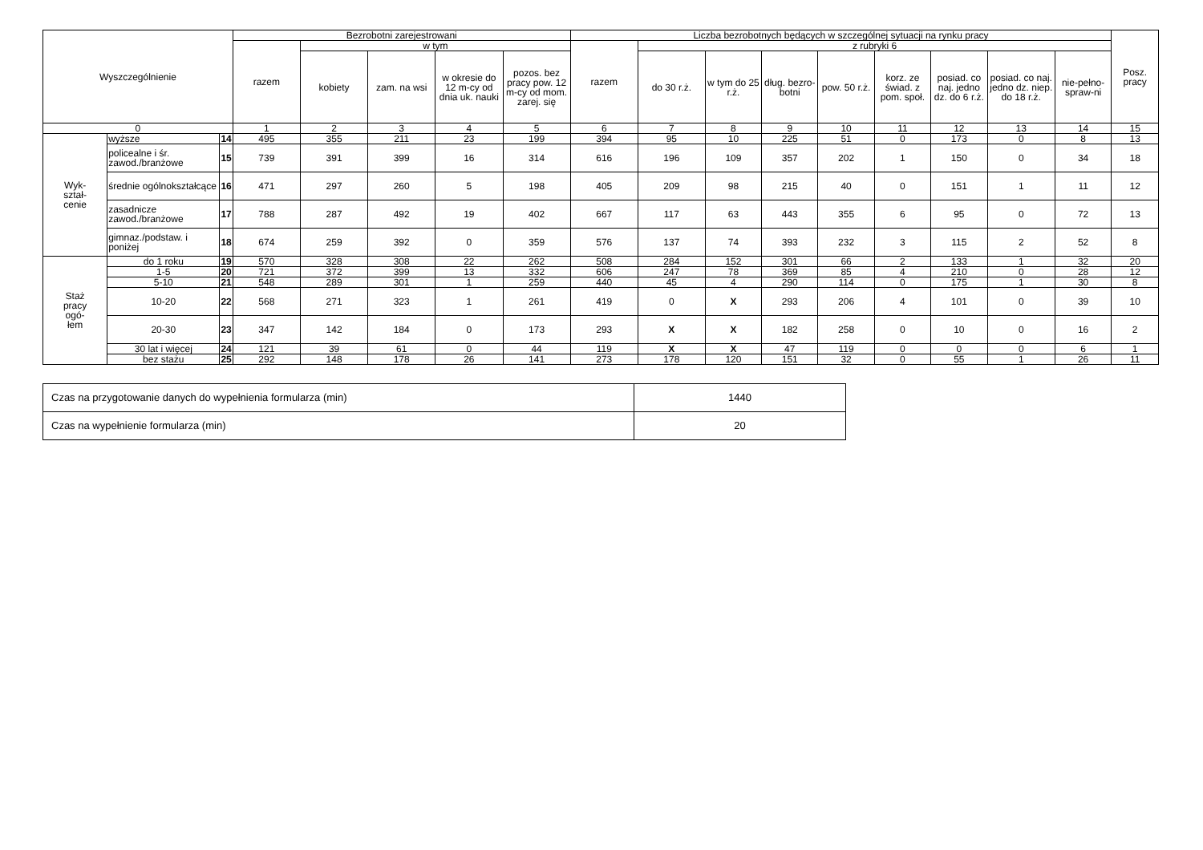| Wyszczególnienie | | | Bezrobotni zarejestrowani | | | | | Liczba bezrobotnych będących w szczególnej sytuacji na rynku pracy | | | | | | | | | Posz. pracy |
| --- | --- | --- | --- | --- | --- | --- | --- | --- | --- | --- | --- | --- | --- | --- | --- | --- | --- |
| | | | razem | w tym | | | | razem | z rubryki 6 | | | | | | | | |
| | | | | kobiety | zam. na wsi | w okresie do 12 m-cy od dnia uk. nauki | pozos. bez pracy pow. 12 m-cy od mom. zarej. się | | do 30 r.ż. | w tym do 25 r.ż. | dług. bezro-botni | pow. 50 r.ż. | korz. ze świad. z pom. społ. | posiad. co naj. jedno dz. do 6 r.ż. | posiad. co naj. jedno dz. niep. do 18 r.ż. | nie-pełno-spraw-ni | |
| 0 | | | 1 | 2 | 3 | 4 | 5 | 6 | 7 | 8 | 9 | 10 | 11 | 12 | 13 | 14 | 15 |
| Wyk- ształ- cenie | wyższe | 14 | 495 | 355 | 211 | 23 | 199 | 394 | 95 | 10 | 225 | 51 | 0 | 173 | 0 | 8 | 13 |
| | policealne i śr. zawod./branżowe | 15 | 739 | 391 | 399 | 16 | 314 | 616 | 196 | 109 | 357 | 202 | 1 | 150 | 0 | 34 | 18 |
| | średnie ogólnokształcące | 16 | 471 | 297 | 260 | 5 | 198 | 405 | 209 | 98 | 215 | 40 | 0 | 151 | 1 | 11 | 12 |
| | zasadnicze zawod./branżowe | 17 | 788 | 287 | 492 | 19 | 402 | 667 | 117 | 63 | 443 | 355 | 6 | 95 | 0 | 72 | 13 |
| | gimnaz./podstaw. i poniżej | 18 | 674 | 259 | 392 | 0 | 359 | 576 | 137 | 74 | 393 | 232 | 3 | 115 | 2 | 52 | 8 |
| Staż pracy ogó- łem | do 1 roku | 19 | 570 | 328 | 308 | 22 | 262 | 508 | 284 | 152 | 301 | 66 | 2 | 133 | 1 | 32 | 20 |
| | 1-5 | 20 | 721 | 372 | 399 | 13 | 332 | 606 | 247 | 78 | 369 | 85 | 4 | 210 | 0 | 28 | 12 |
| | 5-10 | 21 | 548 | 289 | 301 | 1 | 259 | 440 | 45 | 4 | 290 | 114 | 0 | 175 | 1 | 30 | 8 |
| | 10-20 | 22 | 568 | 271 | 323 | 1 | 261 | 419 | 0 | X | 293 | 206 | 4 | 101 | 0 | 39 | 10 |
| | 20-30 | 23 | 347 | 142 | 184 | 0 | 173 | 293 | X | X | 182 | 258 | 0 | 10 | 0 | 16 | 2 |
| | 30 lat i więcej | 24 | 121 | 39 | 61 | 0 | 44 | 119 | X | X | 47 | 119 | 0 | 0 | 0 | 6 | 1 |
| | bez stażu | 25 | 292 | 148 | 178 | 26 | 141 | 273 | 178 | 120 | 151 | 32 | 0 | 55 | 1 | 26 | 11 |
| Czas na przygotowanie danych do wypełnienia formularza (min) | 1440 |
| Czas na wypełnienie formularza (min) | 20 |